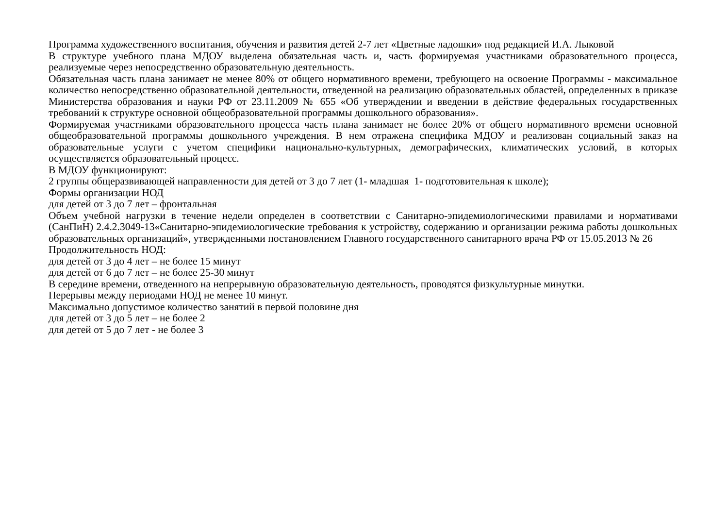Программа художественного воспитания, обучения и развития детей 2-7 лет «Цветные ладошки» под редакцией И.А. Лыковой
В структуре учебного плана МДОУ выделена обязательная часть и, часть формируемая участниками образовательного процесса, реализуемые через непосредственно образовательную деятельность.
Обязательная часть плана занимает не менее 80% от общего нормативного времени, требующего на освоение Программы - максимальное количество непосредственно образовательной деятельности, отведенной на реализацию образовательных областей, определенных в приказе Министерства образования и науки РФ от 23.11.2009 № 655 «Об утверждении и введении в действие федеральных государственных требований к структуре основной общеобразовательной программы дошкольного образования».
Формируемая участниками образовательного процесса часть плана занимает не более 20% от общего нормативного времени основной общеобразовательной программы дошкольного учреждения. В нем отражена специфика МДОУ и реализован социальный заказ на образовательные услуги с учетом специфики национально-культурных, демографических, климатических условий, в которых осуществляется образовательный процесс.
В МДОУ функционируют:
2 группы общеразвивающей направленности для детей от 3 до 7 лет (1- младшая 1- подготовительная к школе);
Формы организации НОД
для детей от 3 до 7 лет – фронтальная
Объем учебной нагрузки в течение недели определен в соответствии с Санитарно-эпидемиологическими правилами и нормативами (СанПиН) 2.4.2.3049-13«Санитарно-эпидемиологические требования к устройству, содержанию и организации режима работы дошкольных образовательных организаций», утвержденными постановлением Главного государственного санитарного врача РФ от 15.05.2013 № 26
Продолжительность НОД:
для детей от 3 до 4 лет – не более 15 минут
для детей от 6 до 7 лет – не более 25-30 минут
В середине времени, отведенного на непрерывную образовательную деятельность, проводятся физкультурные минутки.
Перерывы между периодами НОД не менее 10 минут.
Максимально допустимое количество занятий в первой половине дня
для детей от 3 до 5 лет – не более 2
для детей от 5 до 7 лет - не более 3